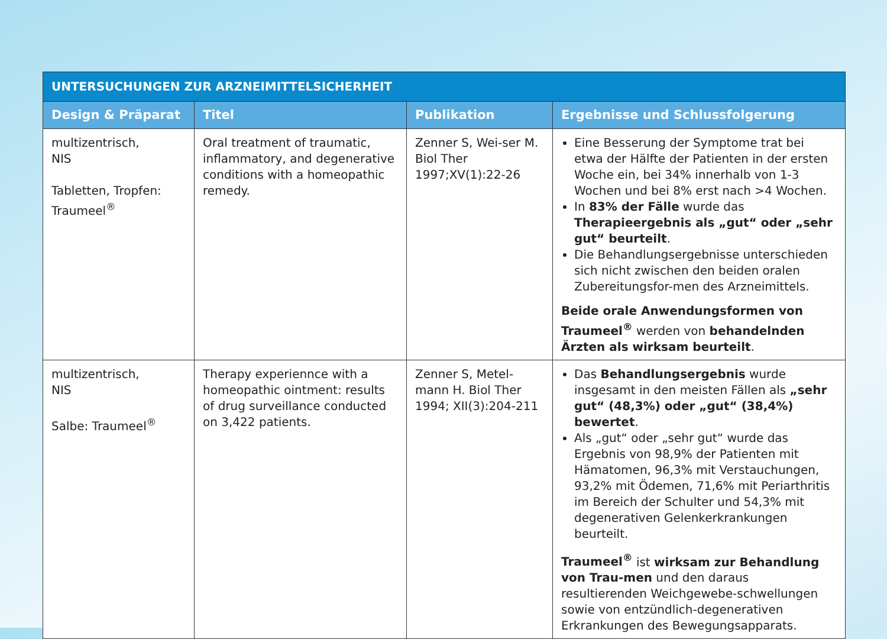| UNTERSUCHUNGEN ZUR ARZNEIMITTELSICHERHEIT | | | |
| --- | --- | --- | --- |
| Design & Präparat | Titel | Publikation | Ergebnisse und Schlussfolgerung |
| multizentrisch, NIS Tabletten, Tropfen: Traumeel<sup>®</sup> | Oral treatment of traumatic, inflammatory, and degenerative conditions with a homeopathic remedy. | Zenner S, Wei-ser M. Biol Ther 1997;XV(1):22-26 | Eine Besserung der Symptome trat bei etwa der Hälfte der Patienten in der ersten Woche ein, bei 34% innerhalb von 1-3 Wochen und bei 8% erst nach >4 Wochen. In 83% der Fälle wurde das Therapieergebnis als „gut“ oder „sehr gut“ beurteilt . Die Behandlungsergebnisse unterschieden sich nicht zwischen den beiden oralen Zubereitungsfor-men des Arzneimittels. Beide orale Anwendungsformen von Traumeel<sup>®</sup> werden von behandelnden Ärzten als wirksam beurteilt . |
| multizentrisch, NIS Salbe: Traumeel<sup>®</sup> | Therapy experiennce with a homeopathic ointment: results of drug surveillance conducted on 3,422 patients. | Zenner S, Metel-mann H. Biol Ther 1994; XII(3):204-211 | Das Behandlungsergebnis wurde insgesamt in den meisten Fällen als „sehr gut“ (48,3%) oder „gut“ (38,4%) bewertet . Als „gut“ oder „sehr gut“ wurde das Ergebnis von 98,9% der Patienten mit Hämatomen, 96,3% mit Verstauchungen, 93,2% mit Ödemen, 71,6% mit Periarthritis im Bereich der Schulter und 54,3% mit degenerativen Gelenkerkrankungen beurteilt. Traumeel<sup>®</sup> ist wirksam zur Behandlung von Trau-men und den daraus resultierenden Weichgewebe-schwellungen sowie von entzündlich-degenerativen Erkrankungen des Bewegungsapparats. |